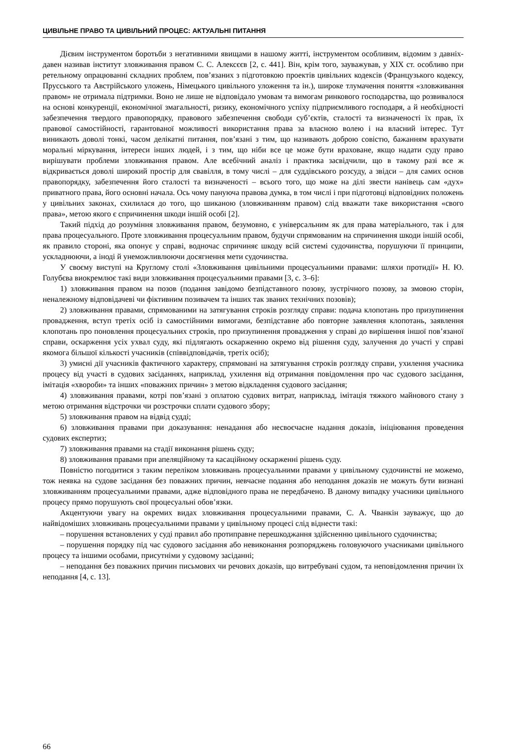ЦИВІЛЬНЕ ПРАВО ТА ЦИВІЛЬНИЙ ПРОЦЕС: АКТУАЛЬНІ ПИТАННЯ
Дієвим інструментом боротьби з негативними явищами в нашому житті, інструментом особливим, відомим з давніх-давен називав інститут зловживання правом С. С. Алексєєв [2, с. 441]. Він, крім того, зауважував, у XIX ст. особливо при ретельному опрацюванні складних проблем, пов’язаних з підготовкою проектів цивільних кодексів (Французького кодексу, Прусського та Австрійського уложень, Німецького цивільного уложення та ін.), широке тлумачення поняття «зловживання правом» не отримала підтримки. Воно не лише не відповідало умовам та вимогам ринкового господарства, що розвивалося на основі конкуренції, економічної змагальності, ризику, економічного успіху підприємливого господаря, а й необхідності забезпечення твердого правопорядку, правового забезпечення свободи суб’єктів, сталості та визначеності їх прав, їх правової самостійності, гарантованої можливості використання права за власною волею і на власний інтерес. Тут виникають доволі тонкі, часом делікатні питання, пов’язані з тим, що називають доброю совістю, бажанням врахувати моральні міркування, інтереси інших людей, і з тим, що ніби все це може бути враховане, якщо надати суду право вирішувати проблеми зловживання правом. Але всебічний аналіз і практика засвідчили, що в такому разі все ж відкривається доволі широкий простір для свавілля, в тому числі – для суддівського розсуду, а звідси – для самих основ правопорядку, забезпечення його сталості та визначеності – всього того, що може на ділі звести нанівець сам «дух» приватного права, його основні начала. Ось чому пануюча правова думка, в том числі і при підготовці відповідних положень у цивільних законах, схилилася до того, що шиканою (зловживанням правом) слід вважати таке використання «свого права», метою якого є спричинення шкоди іншій особі [2].
Такий підхід до розуміння зловживання правом, безумовно, є універсальним як для права матеріального, так і для права процесуального. Проте зловживання процесуальним правом, будучи спрямованим на спричинення шкоди іншій особі, як правило стороні, яка опонує у справі, водночас спричиняє шкоду всій системі судочинства, порушуючи її принципи, ускладнюючи, а іноді й унеможливлюючи досягнення мети судочинства.
У своєму виступі на Круглому столі «Зловживання цивільними процесуальними правами: шляхи протидії» Н. Ю. Голубєва виокремлює такі види зловживання процесуальними правами [3, с. 3–6]:
1) зловживання правом на позов (подання завідомо безпідставного позову, зустрічного позову, за змовою сторін, неналежному відповідачеві чи фіктивним позивачем та інших так званих технічних позовів);
2) зловживання правами, спрямованими на затягування строків розгляду справи: подача клопотань про призупинення провадження, вступ третіх осіб із самостійними вимогами, безпідставне або повторне заявлення клопотань, заявлення клопотань про поновлення процесуальних строків, про призупинення провадження у справі до вирішення іншої пов’язаної справи, оскарження усіх ухвал суду, які підлягають оскарженню окремо від рішення суду, залучення до участі у справі якомога більшої кількості учасників (співвідповідачів, третіх осіб);
3) умисні дії учасників фактичного характеру, спрямовані на затягування строків розгляду справи, ухилення учасника процесу від участі в судових засіданнях, наприклад, ухилення від отримання повідомлення про час судового засідання, імітація «хвороби» та інших «поважних причин» з метою відкладення судового засідання;
4) зловживання правами, котрі пов’язані з оплатою судових витрат, наприклад, імітація тяжкого майнового стану з метою отримання відстрочки чи розстрочки сплати судового збору;
5) зловживання правом на відвід судді;
6) зловживання правами при доказування: ненадання або несвоєчасне надання доказів, ініціювання проведення судових експертиз;
7) зловживання правами на стадії виконання рішень суду;
8) зловживання правами при апеляційному та касаційному оскарженні рішень суду.
Повністю погодитися з таким переліком зловживань процесуальними правами у цивільному судочинстві не можемо, тож неявка на судове засідання без поважних причин, невчасне подання або неподання доказів не можуть бути визнані зловживанням процесуальними правами, адже відповідного права не передбачено. В даному випадку учасники цивільного процесу прямо порушують свої процесуальні обов’язки.
Акцентуючи увагу на окремих видах зловживання процесуальними правами, С. А. Чванкін зауважує, що до найвідоміших зловживань процесуальними правами у цивільному процесі слід віднести такі:
– порушення встановлених у суді правил або протиправне перешкоджання здійсненню цивільного судочинства;
– порушення порядку під час судового засідання або невиконання розпоряджень головуючого учасниками цивільного процесу та іншими особами, присутніми у судовому засіданні;
– неподання без поважних причин письмових чи речових доказів, що витребувані судом, та неповідомлення причин їх неподання [4, с. 13].
66